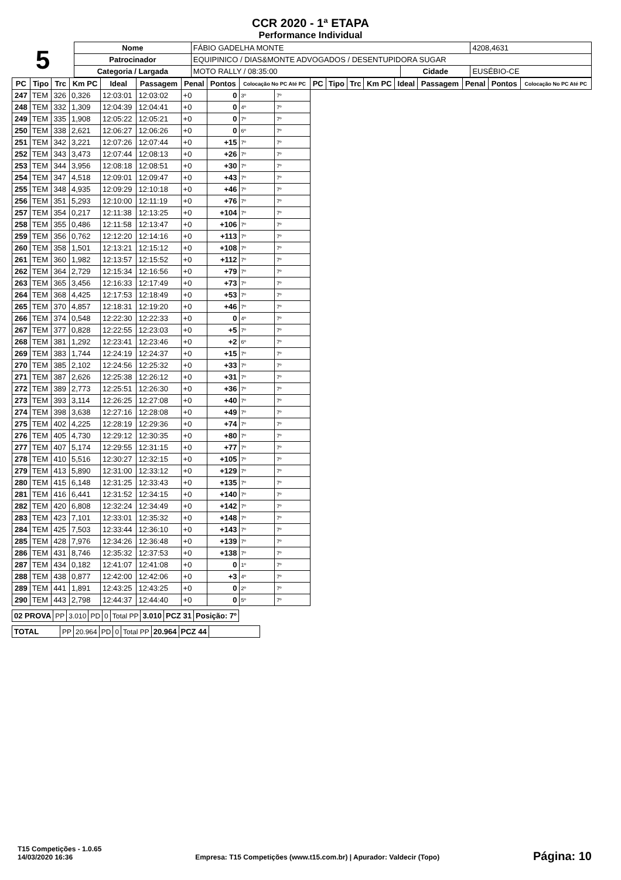CCR 2020 - 1ª ETAPA
Performance Individual
| 5 | Nome | FÁBIO GADELHA MONTE | | | 4208,4631 |
| | Patrocinador | EQUIPINICO / DIAS&MONTE ADVOGADOS / DESENTUPIDORA SUGAR | | | |
| | Categoria / Largada | MOTO RALLY / 08:35:00 | Cidade | EUSÉBIO-CE | |
| PC | Tipo | Trc | Km PC | Ideal | Passagem | Penal | Pontos | Colocação No PC Até PC | | PC | Tipo | Trc | Km PC | Ideal | Passagem | Penal | Pontos | Colocação No PC Até PC |
| --- | --- | --- | --- | --- | --- | --- | --- | --- | --- | --- | --- | --- | --- | --- | --- | --- | --- | --- |
| 247 | TEM | 326 | 0,326 | 12:03:01 | 12:03:02 | +0 | 0 | 3º | 7º | | | | | | | | | |
| 248 | TEM | 332 | 1,309 | 12:04:39 | 12:04:41 | +0 | 0 | 4º | 7º | | | | | | | | | |
| 249 | TEM | 335 | 1,908 | 12:05:22 | 12:05:21 | +0 | 0 | 7º | 7º | | | | | | | | | |
| 250 | TEM | 338 | 2,621 | 12:06:27 | 12:06:26 | +0 | 0 | 6º | 7º | | | | | | | | | |
| 251 | TEM | 342 | 3,221 | 12:07:26 | 12:07:44 | +0 | +15 | 7º | 7º | | | | | | | | | |
| 252 | TEM | 343 | 3,473 | 12:07:44 | 12:08:13 | +0 | +26 | 7º | 7º | | | | | | | | | |
| 253 | TEM | 344 | 3,956 | 12:08:18 | 12:08:51 | +0 | +30 | 7º | 7º | | | | | | | | | |
| 254 | TEM | 347 | 4,518 | 12:09:01 | 12:09:47 | +0 | +43 | 7º | 7º | | | | | | | | | |
| 255 | TEM | 348 | 4,935 | 12:09:29 | 12:10:18 | +0 | +46 | 7º | 7º | | | | | | | | | |
| 256 | TEM | 351 | 5,293 | 12:10:00 | 12:11:19 | +0 | +76 | 7º | 7º | | | | | | | | | |
| 257 | TEM | 354 | 0,217 | 12:11:38 | 12:13:25 | +0 | +104 | 7º | 7º | | | | | | | | | |
| 258 | TEM | 355 | 0,486 | 12:11:58 | 12:13:47 | +0 | +106 | 7º | 7º | | | | | | | | | |
| 259 | TEM | 356 | 0,762 | 12:12:20 | 12:14:16 | +0 | +113 | 7º | 7º | | | | | | | | | |
| 260 | TEM | 358 | 1,501 | 12:13:21 | 12:15:12 | +0 | +108 | 7º | 7º | | | | | | | | | |
| 261 | TEM | 360 | 1,982 | 12:13:57 | 12:15:52 | +0 | +112 | 7º | 7º | | | | | | | | | |
| 262 | TEM | 364 | 2,729 | 12:15:34 | 12:16:56 | +0 | +79 | 7º | 7º | | | | | | | | | |
| 263 | TEM | 365 | 3,456 | 12:16:33 | 12:17:49 | +0 | +73 | 7º | 7º | | | | | | | | | |
| 264 | TEM | 368 | 4,425 | 12:17:53 | 12:18:49 | +0 | +53 | 7º | 7º | | | | | | | | | |
| 265 | TEM | 370 | 4,857 | 12:18:31 | 12:19:20 | +0 | +46 | 7º | 7º | | | | | | | | | |
| 266 | TEM | 374 | 0,548 | 12:22:30 | 12:22:33 | +0 | 0 | 4º | 7º | | | | | | | | | |
| 267 | TEM | 377 | 0,828 | 12:22:55 | 12:23:03 | +0 | +5 | 7º | 7º | | | | | | | | | |
| 268 | TEM | 381 | 1,292 | 12:23:41 | 12:23:46 | +0 | +2 | 6º | 7º | | | | | | | | | |
| 269 | TEM | 383 | 1,744 | 12:24:19 | 12:24:37 | +0 | +15 | 7º | 7º | | | | | | | | | |
| 270 | TEM | 385 | 2,102 | 12:24:56 | 12:25:32 | +0 | +33 | 7º | 7º | | | | | | | | | |
| 271 | TEM | 387 | 2,626 | 12:25:38 | 12:26:12 | +0 | +31 | 7º | 7º | | | | | | | | | |
| 272 | TEM | 389 | 2,773 | 12:25:51 | 12:26:30 | +0 | +36 | 7º | 7º | | | | | | | | | |
| 273 | TEM | 393 | 3,114 | 12:26:25 | 12:27:08 | +0 | +40 | 7º | 7º | | | | | | | | | |
| 274 | TEM | 398 | 3,638 | 12:27:16 | 12:28:08 | +0 | +49 | 7º | 7º | | | | | | | | | |
| 275 | TEM | 402 | 4,225 | 12:28:19 | 12:29:36 | +0 | +74 | 7º | 7º | | | | | | | | | |
| 276 | TEM | 405 | 4,730 | 12:29:12 | 12:30:35 | +0 | +80 | 7º | 7º | | | | | | | | | |
| 277 | TEM | 407 | 5,174 | 12:29:55 | 12:31:15 | +0 | +77 | 7º | 7º | | | | | | | | | |
| 278 | TEM | 410 | 5,516 | 12:30:27 | 12:32:15 | +0 | +105 | 7º | 7º | | | | | | | | | |
| 279 | TEM | 413 | 5,890 | 12:31:00 | 12:33:12 | +0 | +129 | 7º | 7º | | | | | | | | | |
| 280 | TEM | 415 | 6,148 | 12:31:25 | 12:33:43 | +0 | +135 | 7º | 7º | | | | | | | | | |
| 281 | TEM | 416 | 6,441 | 12:31:52 | 12:34:15 | +0 | +140 | 7º | 7º | | | | | | | | | |
| 282 | TEM | 420 | 6,808 | 12:32:24 | 12:34:49 | +0 | +142 | 7º | 7º | | | | | | | | | |
| 283 | TEM | 423 | 7,101 | 12:33:01 | 12:35:32 | +0 | +148 | 7º | 7º | | | | | | | | | |
| 284 | TEM | 425 | 7,503 | 12:33:44 | 12:36:10 | +0 | +143 | 7º | 7º | | | | | | | | | |
| 285 | TEM | 428 | 7,976 | 12:34:26 | 12:36:48 | +0 | +139 | 7º | 7º | | | | | | | | | |
| 286 | TEM | 431 | 8,746 | 12:35:32 | 12:37:53 | +0 | +138 | 7º | 7º | | | | | | | | | |
| 287 | TEM | 434 | 0,182 | 12:41:07 | 12:41:08 | +0 | 0 | 1º | 7º | | | | | | | | | |
| 288 | TEM | 438 | 0,877 | 12:42:00 | 12:42:06 | +0 | +3 | 4º | 7º | | | | | | | | | |
| 289 | TEM | 441 | 1,891 | 12:43:25 | 12:43:25 | +0 | 0 | 2º | 7º | | | | | | | | | |
| 290 | TEM | 443 | 2,798 | 12:44:37 | 12:44:40 | +0 | 0 | 5º | 7º | | | | | | | | | |
| 02 PROVA | PP | 3.010 | PD | 0 | Total PP | 3.010 | PCZ 31 | Posição: 7º |
| TOTAL | PP | 20.964 | PD | 0 | Total PP | 20.964 | PCZ 44 | |
T15 Competições - 1.0.65
14/03/2020 16:36
Empresa: T15 Competições (www.t15.com.br) | Apurador: Valdecir (Topo)
Página: 10